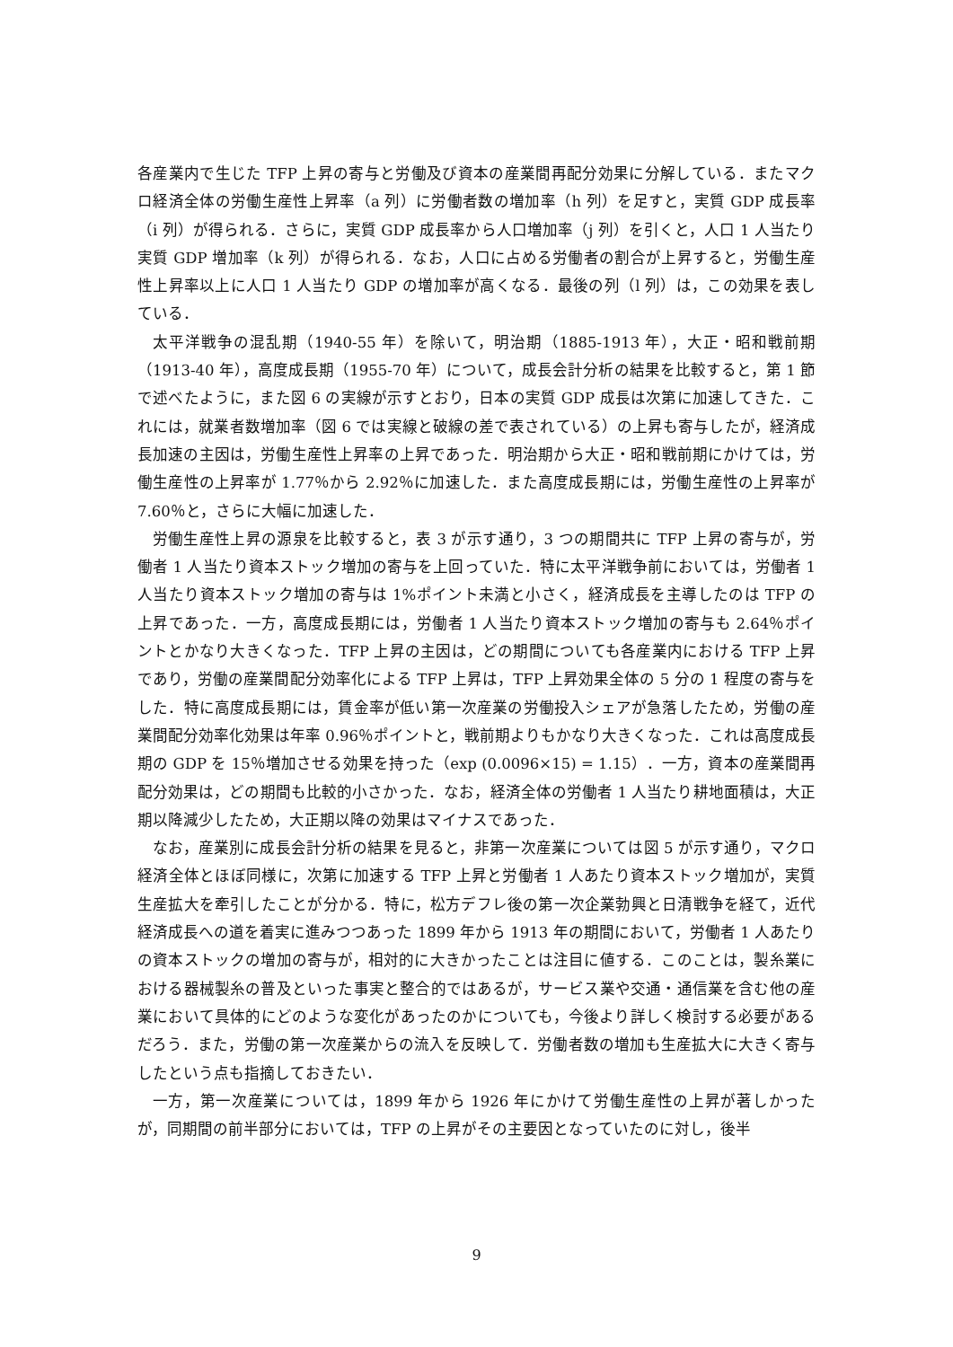各産業内で生じた TFP 上昇の寄与と労働及び資本の産業間再配分効果に分解している．またマクロ経済全体の労働生産性上昇率（a 列）に労働者数の増加率（h 列）を足すと，実質 GDP 成長率（i 列）が得られる．さらに，実質 GDP 成長率から人口増加率（j 列）を引くと，人口 1 人当たり実質 GDP 増加率（k 列）が得られる．なお，人口に占める労働者の割合が上昇すると，労働生産性上昇率以上に人口 1 人当たり GDP の増加率が高くなる．最後の列（l 列）は，この効果を表している．
太平洋戦争の混乱期（1940-55 年）を除いて，明治期（1885-1913 年），大正・昭和戦前期（1913-40 年），高度成長期（1955-70 年）について，成長会計分析の結果を比較すると，第 1 節で述べたように，また図 6 の実線が示すとおり，日本の実質 GDP 成長は次第に加速してきた．これには，就業者数増加率（図 6 では実線と破線の差で表されている）の上昇も寄与したが，経済成長加速の主因は，労働生産性上昇率の上昇であった．明治期から大正・昭和戦前期にかけては，労働生産性の上昇率が 1.77％から 2.92％に加速した．また高度成長期には，労働生産性の上昇率が 7.60％と，さらに大幅に加速した．
労働生産性上昇の源泉を比較すると，表 3 が示す通り，3 つの期間共に TFP 上昇の寄与が，労働者 1 人当たり資本ストック増加の寄与を上回っていた．特に太平洋戦争前においては，労働者 1 人当たり資本ストック増加の寄与は 1%ポイント未満と小さく，経済成長を主導したのは TFP の上昇であった．一方，高度成長期には，労働者 1 人当たり資本ストック増加の寄与も 2.64％ポイントとかなり大きくなった．TFP 上昇の主因は，どの期間についても各産業内における TFP 上昇であり，労働の産業間配分効率化による TFP 上昇は，TFP 上昇効果全体の 5 分の 1 程度の寄与をした．特に高度成長期には，賃金率が低い第一次産業の労働投入シェアが急落したため，労働の産業間配分効率化効果は年率 0.96％ポイントと，戦前期よりもかなり大きくなった．これは高度成長期の GDP を 15％増加させる効果を持った（exp (0.0096×15) = 1.15）．一方，資本の産業間再配分効果は，どの期間も比較的小さかった．なお，経済全体の労働者 1 人当たり耕地面積は，大正期以降減少したため，大正期以降の効果はマイナスであった．
なお，産業別に成長会計分析の結果を見ると，非第一次産業については図 5 が示す通り，マクロ経済全体とほぼ同様に，次第に加速する TFP 上昇と労働者 1 人あたり資本ストック増加が，実質生産拡大を牽引したことが分かる．特に，松方デフレ後の第一次企業勃興と日清戦争を経て，近代経済成長への道を着実に進みつつあった 1899 年から 1913 年の期間において，労働者 1 人あたりの資本ストックの増加の寄与が，相対的に大きかったことは注目に値する．このことは，製糸業における器械製糸の普及といった事実と整合的ではあるが，サービス業や交通・通信業を含む他の産業において具体的にどのような変化があったのかについても，今後より詳しく検討する必要があるだろう．また，労働の第一次産業からの流入を反映して．労働者数の増加も生産拡大に大きく寄与したという点も指摘しておきたい．
一方，第一次産業については，1899 年から 1926 年にかけて労働生産性の上昇が著しかったが，同期間の前半部分においては，TFP の上昇がその主要因となっていたのに対し，後半
9